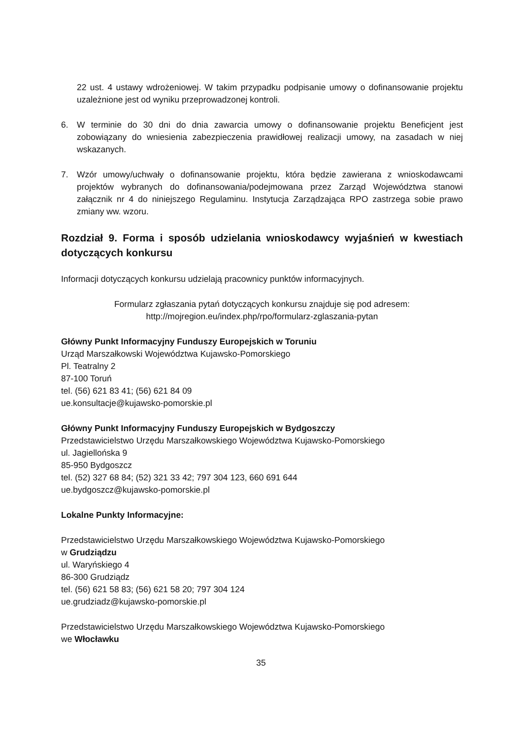22 ust. 4 ustawy wdrożeniowej. W takim przypadku podpisanie umowy o dofinansowanie projektu uzależnione jest od wyniku przeprowadzonej kontroli.
6. W terminie do 30 dni do dnia zawarcia umowy o dofinansowanie projektu Beneficjent jest zobowiązany do wniesienia zabezpieczenia prawidłowej realizacji umowy, na zasadach w niej wskazanych.
7. Wzór umowy/uchwały o dofinansowanie projektu, która będzie zawierana z wnioskodawcami projektów wybranych do dofinansowania/podejmowana przez Zarząd Województwa stanowi załącznik nr 4 do niniejszego Regulaminu. Instytucja Zarządzająca RPO zastrzega sobie prawo zmiany ww. wzoru.
Rozdział 9. Forma i sposób udzielania wnioskodawcy wyjaśnień w kwestiach dotyczących konkursu
Informacji dotyczących konkursu udzielają pracownicy punktów informacyjnych.
Formularz zgłaszania pytań dotyczących konkursu znajduje się pod adresem:
http://mojregion.eu/index.php/rpo/formularz-zglaszania-pytan
Główny Punkt Informacyjny Funduszy Europejskich w Toruniu
Urząd Marszałkowski Województwa Kujawsko-Pomorskiego
Pl. Teatralny 2
87-100 Toruń
tel. (56) 621 83 41; (56) 621 84 09
ue.konsultacje@kujawsko-pomorskie.pl
Główny Punkt Informacyjny Funduszy Europejskich w Bydgoszczy
Przedstawicielstwo Urzędu Marszałkowskiego Województwa Kujawsko-Pomorskiego
ul. Jagiellońska 9
85-950 Bydgoszcz
tel. (52) 327 68 84; (52) 321 33 42; 797 304 123, 660 691 644
ue.bydgoszcz@kujawsko-pomorskie.pl
Lokalne Punkty Informacyjne:
Przedstawicielstwo Urzędu Marszałkowskiego Województwa Kujawsko-Pomorskiego
w Grudziądzu
ul. Waryńskiego 4
86-300 Grudziądz
tel. (56) 621 58 83; (56) 621 58 20; 797 304 124
ue.grudziadz@kujawsko-pomorskie.pl
Przedstawicielstwo Urzędu Marszałkowskiego Województwa Kujawsko-Pomorskiego
we Włocławku
35